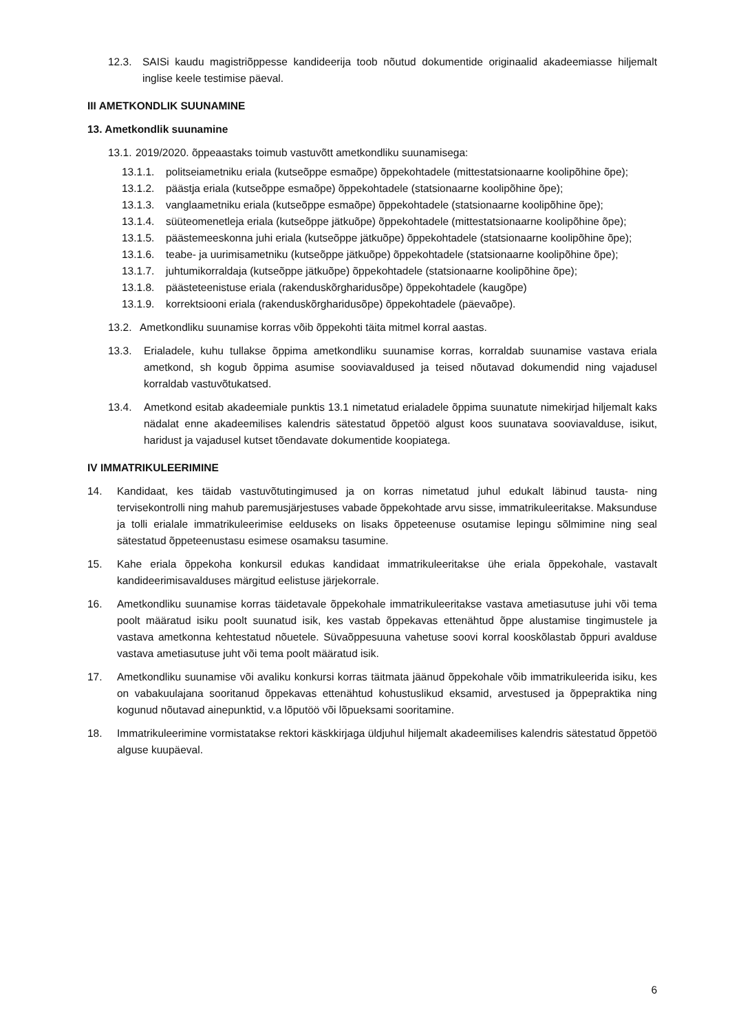12.3. SAISi kaudu magistriõppesse kandideerija toob nõutud dokumentide originaalid akadeemiasse hiljemalt inglise keele testimise päeval.
III AMETKONDLIK SUUNAMINE
13. Ametkondlik suunamine
13.1.
2019/2020. õppeaastaks toimub vastuvõtt ametkondliku suunamisega:
13.1.1.
politseiametniku eriala (kutseõppe esmaõpe) õppekohtadele (mittestatsionaarne koolipõhine õpe);
13.1.2.
päästja eriala (kutseõppe esmaõpe) õppekohtadele (statsionaarne koolipõhine õpe);
13.1.3.
vanglaametniku eriala (kutseõppe esmaõpe) õppekohtadele (statsionaarne koolipõhine õpe);
13.1.4.
süüteomenetleja eriala (kutseõppe jätkuõpe) õppekohtadele (mittestatsionaarne koolipõhine õpe);
13.1.5.
päästemeeskonna juhi eriala (kutseõppe jätkuõpe) õppekohtadele (statsionaarne koolipõhine õpe);
13.1.6.
teabe- ja uurimisametniku (kutseõppe jätkuõpe) õppekohtadele (statsionaarne koolipõhine õpe);
13.1.7.
juhtumikorraldaja (kutseõppe jätkuõpe) õppekohtadele (statsionaarne koolipõhine õpe);
13.1.8.
päästeteenistuse eriala (rakenduskõrgharidusõpe) õppekohtadele (kaugõpe)
13.1.9.
korrektsiooni eriala (rakenduskõrgharidusõpe) õppekohtadele (päevaõpe).
13.2.
Ametkondliku suunamise korras võib õppekohti täita mitmel korral aastas.
13.3. Erialadele, kuhu tullakse õppima ametkondliku suunamise korras, korraldab suunamise vastava eriala ametkond, sh kogub õppima asumise sooviavaldused ja teised nõutavad dokumendid ning vajadusel korraldab vastuvõtukatsed.
13.4. Ametkond esitab akadeemiale punktis 13.1 nimetatud erialadele õppima suunatute nimekirjad hiljemalt kaks nädalat enne akadeemilises kalendris sätestatud õppetöö algust koos suunatava sooviavalduse, isikut, haridust ja vajadusel kutset tõendavate dokumentide koopiatega.
IV IMMATRIKULEERIMINE
14. Kandidaat, kes täidab vastuvõtutingimused ja on korras nimetatud juhul edukalt läbinud tausta- ning tervisekontrolli ning mahub paremusjärjestuses vabade õppekohtade arvu sisse, immatrikuleeritakse. Maksunduse ja tolli erialale immatrikuleerimise eelduseks on lisaks õppeteenuse osutamise lepingu sõlmimine ning seal sätestatud õppeteenustasu esimese osamaksu tasumine.
15. Kahe eriala õppekoha konkursil edukas kandidaat immatrikuleeritakse ühe eriala õppekohale, vastavalt kandideerimisavalduses märgitud eelistuse järjekorrale.
16. Ametkondliku suunamise korras täidetavale õppekohale immatrikuleeritakse vastava ametiasutuse juhi või tema poolt määratud isiku poolt suunatud isik, kes vastab õppekavas ettenähtud õppe alustamise tingimustele ja vastava ametkonna kehtestatud nõuetele. Süvaõppesuuna vahetuse soovi korral kooskõlastab õppuri avalduse vastava ametiasutuse juht või tema poolt määratud isik.
17. Ametkondliku suunamise või avaliku konkursi korras täitmata jäänud õppekohale võib immatrikuleerida isiku, kes on vabakuulajana sooritanud õppekavas ettenähtud kohustuslikud eksamid, arvestused ja õppepraktika ning kogunud nõutavad ainepunktid, v.a lõputöö või lõpueksami sooritamine.
18. Immatrikuleerimine vormistatakse rektori käskkirjaga üldjuhul hiljemalt akadeemilises kalendris sätestatud õppetöö alguse kuupäeval.
6